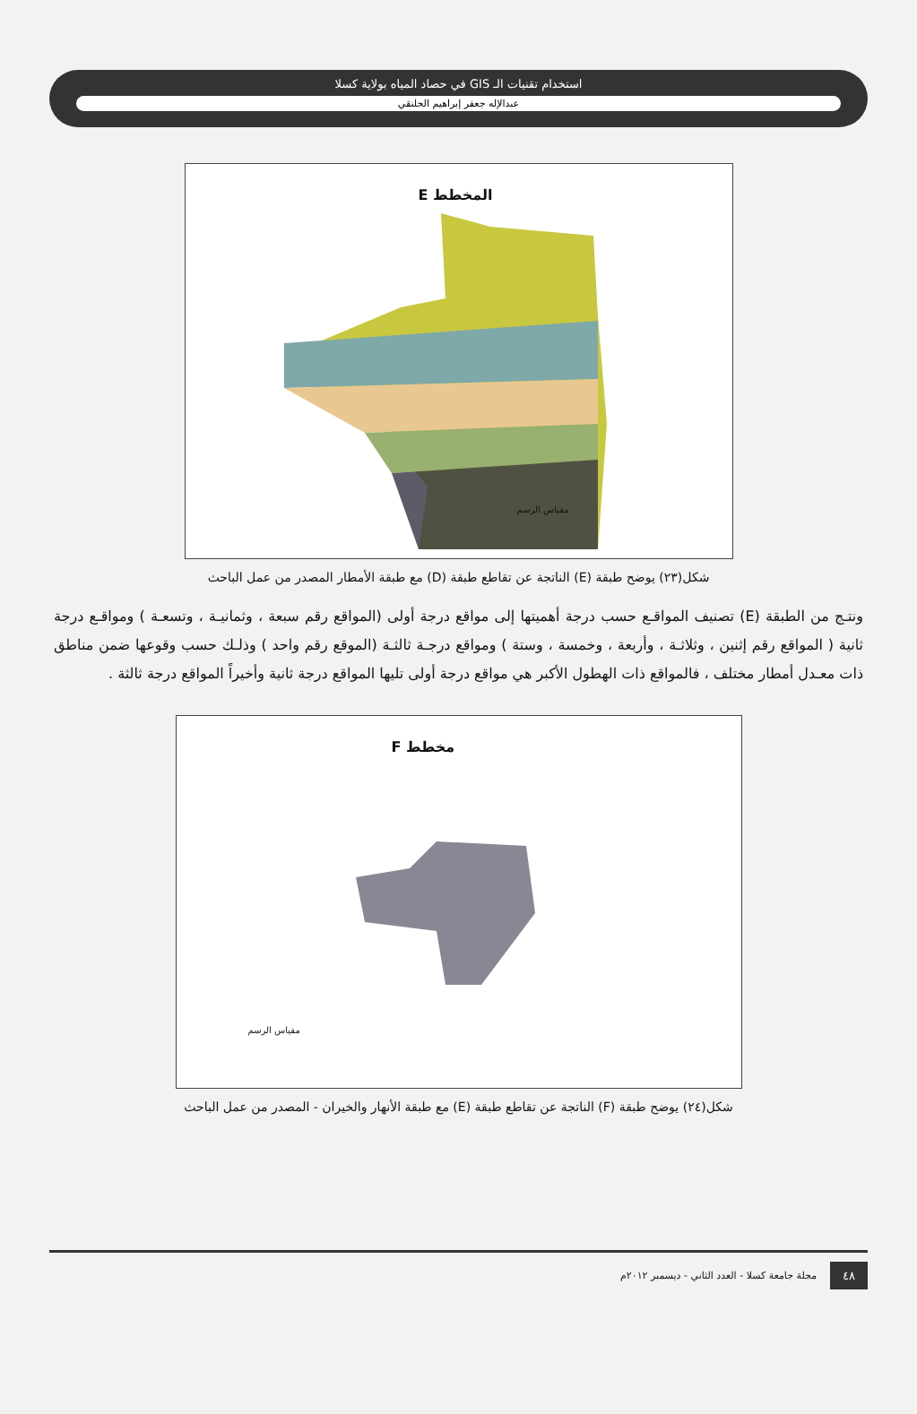استخدام تقنيات الـ GIS في حصاد المياه بولاية كسلا
عبدالإله جعفر إبراهيم الحلنقي
المخطط E
مقياس الرسم
شكل(٢٣) يوضح طبقة (E) الناتجة عن تقاطع طبقة (D) مع طبقة الأمطار المصدر من عمل الباحث
ونتـج من الطبقة (E) تصنيف المواقـع حسب درجة أهميتها إلى مواقع درجة أولى (المواقع رقم سبعة ، وثمانيـة ، وتسعـة ) ومواقـع درجة ثانية ( المواقع رقم إثنين ، وثلاثـة ، وأربعة ، وخمسة ، وستة ) ومواقع درجـة ثالثـة (الموقع رقم واحد ) وذلـك حسب وقوعها ضمن مناطق ذات معـدل أمطار مختلف ، فالمواقع ذات الهطول الأكبر هي مواقع درجة أولى تليها المواقع درجة ثانية وأخيراً المواقع درجة ثالثة .
مخطط F
مقياس الرسم
شكل(٢٤) يوضح طبقة (F) الناتجة عن تقاطع طبقة (E) مع طبقة الأنهار والخيران - المصدر من عمل الباحث
٤٨ مجلة جامعة كسلا - العدد الثاني - ديسمبر ٢٠١٢م